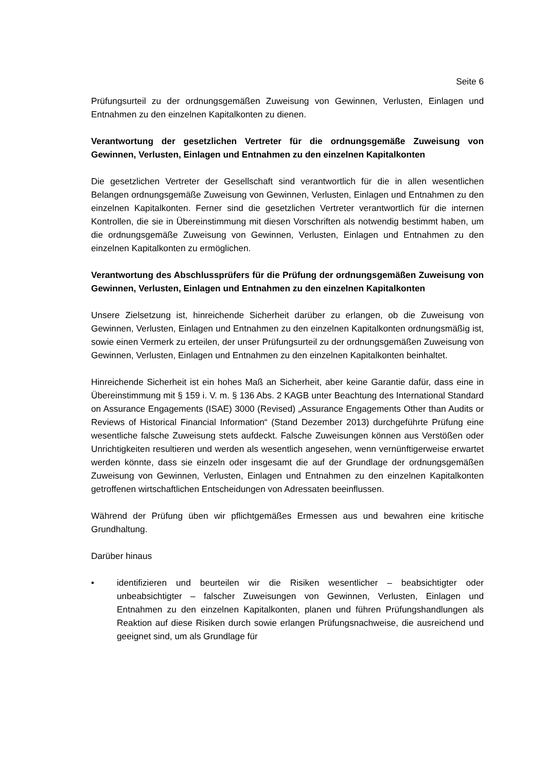Seite 6
Prüfungsurteil zu der ordnungsgemäßen Zuweisung von Gewinnen, Verlusten, Einlagen und Entnahmen zu den einzelnen Kapitalkonten zu dienen.
Verantwortung der gesetzlichen Vertreter für die ordnungsgemäße Zuweisung von Gewinnen, Verlusten, Einlagen und Entnahmen zu den einzelnen Kapitalkonten
Die gesetzlichen Vertreter der Gesellschaft sind verantwortlich für die in allen wesentlichen Belangen ordnungsgemäße Zuweisung von Gewinnen, Verlusten, Einlagen und Entnahmen zu den einzelnen Kapitalkonten. Ferner sind die gesetzlichen Vertreter verantwortlich für die internen Kontrollen, die sie in Übereinstimmung mit diesen Vorschriften als notwendig bestimmt haben, um die ordnungsgemäße Zuweisung von Gewinnen, Verlusten, Einlagen und Entnahmen zu den einzelnen Kapitalkonten zu ermöglichen.
Verantwortung des Abschlussprüfers für die Prüfung der ordnungsgemäßen Zuweisung von Gewinnen, Verlusten, Einlagen und Entnahmen zu den einzelnen Kapitalkonten
Unsere Zielsetzung ist, hinreichende Sicherheit darüber zu erlangen, ob die Zuweisung von Gewinnen, Verlusten, Einlagen und Entnahmen zu den einzelnen Kapitalkonten ordnungsmäßig ist, sowie einen Vermerk zu erteilen, der unser Prüfungsurteil zu der ordnungsgemäßen Zuweisung von Gewinnen, Verlusten, Einlagen und Entnahmen zu den einzelnen Kapitalkonten beinhaltet.
Hinreichende Sicherheit ist ein hohes Maß an Sicherheit, aber keine Garantie dafür, dass eine in Übereinstimmung mit § 159 i. V. m. § 136 Abs. 2 KAGB unter Beachtung des International Standard on Assurance Engagements (ISAE) 3000 (Revised) „Assurance Engagements Other than Audits or Reviews of Historical Financial Information“ (Stand Dezember 2013) durchgeführte Prüfung eine wesentliche falsche Zuweisung stets aufdeckt. Falsche Zuweisungen können aus Verstößen oder Unrichtigkeiten resultieren und werden als wesentlich angesehen, wenn vernünftigerweise erwartet werden könnte, dass sie einzeln oder insgesamt die auf der Grundlage der ordnungsgemäßen Zuweisung von Gewinnen, Verlusten, Einlagen und Entnahmen zu den einzelnen Kapitalkonten getroffenen wirtschaftlichen Entscheidungen von Adressaten beeinflussen.
Während der Prüfung üben wir pflichtgemäßes Ermessen aus und bewahren eine kritische Grundhaltung.
Darüber hinaus
• identifizieren und beurteilen wir die Risiken wesentlicher – beabsichtigter oder unbeabsichtigter – falscher Zuweisungen von Gewinnen, Verlusten, Einlagen und Entnahmen zu den einzelnen Kapitalkonten, planen und führen Prüfungshandlungen als Reaktion auf diese Risiken durch sowie erlangen Prüfungsnachweise, die ausreichend und geeignet sind, um als Grundlage für